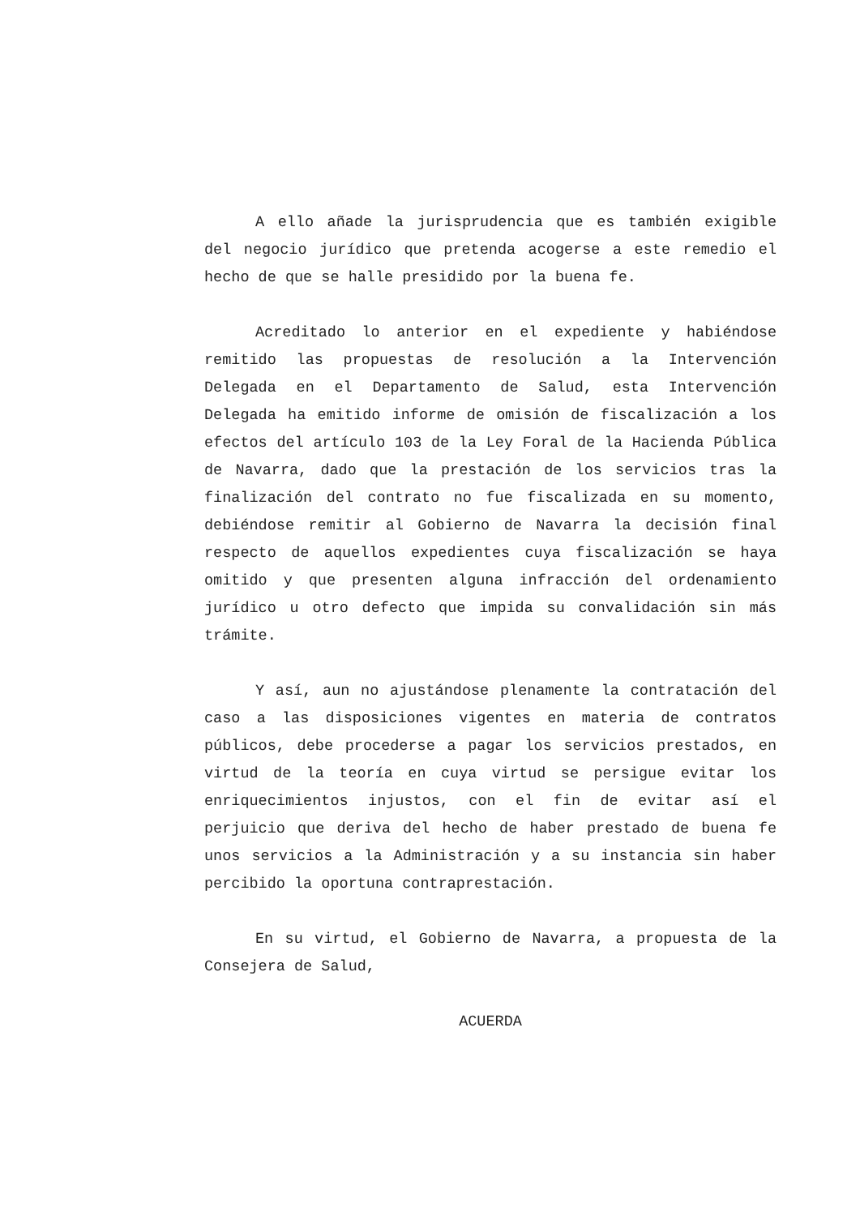A ello añade la jurisprudencia que es también exigible del negocio jurídico que pretenda acogerse a este remedio el hecho de que se halle presidido por la buena fe.
Acreditado lo anterior en el expediente y habiéndose remitido las propuestas de resolución a la Intervención Delegada en el Departamento de Salud, esta Intervención Delegada ha emitido informe de omisión de fiscalización a los efectos del artículo 103 de la Ley Foral de la Hacienda Pública de Navarra, dado que la prestación de los servicios tras la finalización del contrato no fue fiscalizada en su momento, debiéndose remitir al Gobierno de Navarra la decisión final respecto de aquellos expedientes cuya fiscalización se haya omitido y que presenten alguna infracción del ordenamiento jurídico u otro defecto que impida su convalidación sin más trámite.
Y así, aun no ajustándose plenamente la contratación del caso a las disposiciones vigentes en materia de contratos públicos, debe procederse a pagar los servicios prestados, en virtud de la teoría en cuya virtud se persigue evitar los enriquecimientos injustos, con el fin de evitar así el perjuicio que deriva del hecho de haber prestado de buena fe unos servicios a la Administración y a su instancia sin haber percibido la oportuna contraprestación.
En su virtud, el Gobierno de Navarra, a propuesta de la Consejera de Salud,
ACUERDA